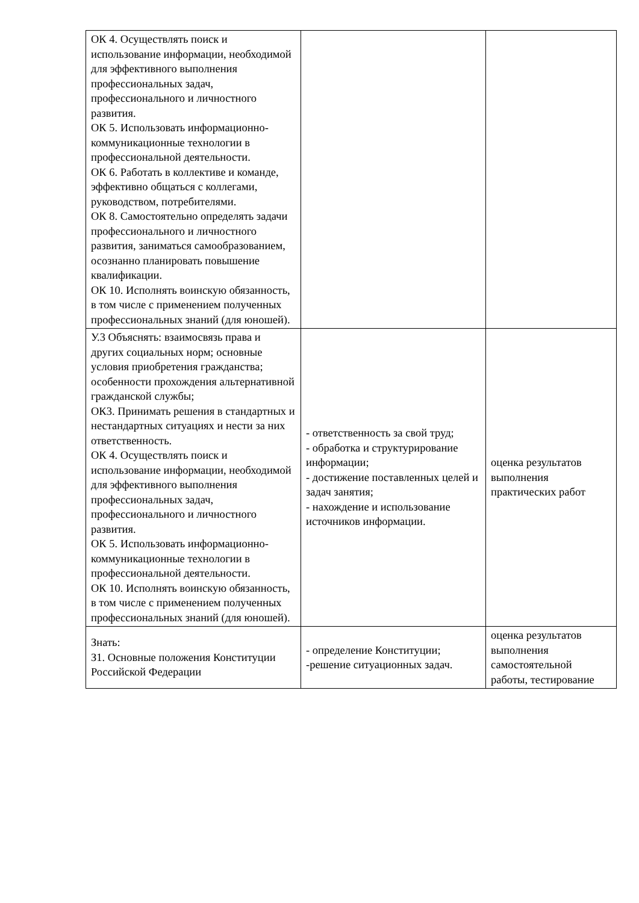| ОК 4. Осуществлять поиск и использование информации, необходимой для эффективного выполнения профессиональных задач, профессионального и личностного развития. ОК 5. Использовать информационно-коммуникационные технологии в профессиональной деятельности. ОК 6. Работать в коллективе и команде, эффективно общаться с коллегами, руководством, потребителями. ОК 8. Самостоятельно определять задачи профессионального и личностного развития, заниматься самообразованием, осознанно планировать повышение квалификации. ОК 10. Исполнять воинскую обязанность, в том числе с применением полученных профессиональных знаний (для юношей). | | |
| У.3 Объяснять: взаимосвязь права и других социальных норм; основные условия приобретения гражданства; особенности прохождения альтернативной гражданской службы; ОК3. Принимать решения в стандартных и нестандартных ситуациях и нести за них ответственность. ОК 4. Осуществлять поиск и использование информации, необходимой для эффективного выполнения профессиональных задач, профессионального и личностного развития. ОК 5. Использовать информационно-коммуникационные технологии в профессиональной деятельности. ОК 10. Исполнять воинскую обязанность, в том числе с применением полученных профессиональных знаний (для юношей). | - ответственность за свой труд; - обработка и структурирование информации; - достижение поставленных целей и задач занятия; - нахождение и использование источников информации. | оценка результатов выполнения практических работ |
| Знать: З1. Основные положения Конституции Российской Федерации | - определение Конституции; -решение ситуационных задач. | оценка результатов выполнения самостоятельной работы, тестирование |